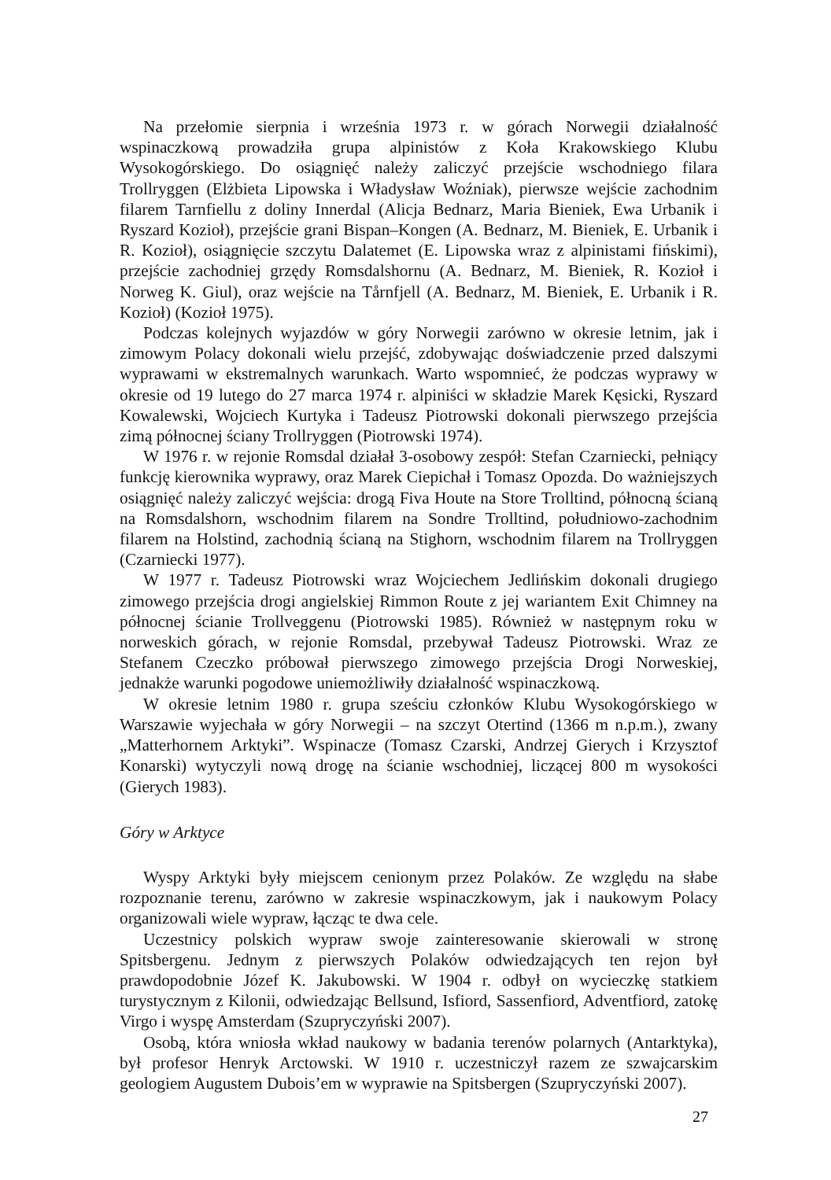Na przełomie sierpnia i września 1973 r. w górach Norwegii działalność wspinaczkową prowadziła grupa alpinistów z Koła Krakowskiego Klubu Wysokogórskiego. Do osiągnięć należy zaliczyć przejście wschodniego filara Trollryggen (Elżbieta Lipowska i Władysław Woźniak), pierwsze wejście zachodnim filarem Tarnfiellu z doliny Innerdal (Alicja Bednarz, Maria Bieniek, Ewa Urbanik i Ryszard Kozioł), przejście grani Bispan–Kongen (A. Bednarz, M. Bieniek, E. Urbanik i R. Kozioł), osiągnięcie szczytu Dalatemet (E. Lipowska wraz z alpinistami fińskimi), przejście zachodniej grzędy Romsdalshornu (A. Bednarz, M. Bieniek, R. Kozioł i Norweg K. Giul), oraz wejście na Tårnfjell (A. Bednarz, M. Bieniek, E. Urbanik i R. Kozioł) (Kozioł 1975).
Podczas kolejnych wyjazdów w góry Norwegii zarówno w okresie letnim, jak i zimowym Polacy dokonali wielu przejść, zdobywając doświadczenie przed dalszymi wyprawami w ekstremalnych warunkach. Warto wspomnieć, że podczas wyprawy w okresie od 19 lutego do 27 marca 1974 r. alpiniści w składzie Marek Kęsicki, Ryszard Kowalewski, Wojciech Kurtyka i Tadeusz Piotrowski dokonali pierwszego przejścia zimą północnej ściany Trollryggen (Piotrowski 1974).
W 1976 r. w rejonie Romsdal działał 3-osobowy zespół: Stefan Czarniecki, pełniący funkcję kierownika wyprawy, oraz Marek Ciepichał i Tomasz Opozda. Do ważniejszych osiągnięć należy zaliczyć wejścia: drogą Fiva Houte na Store Trolltind, północną ścianą na Romsdalshorn, wschodnim filarem na Sondre Trolltind, południowo-zachodnim filarem na Holstind, zachodnią ścianą na Stighorn, wschodnim filarem na Trollryggen (Czarniecki 1977).
W 1977 r. Tadeusz Piotrowski wraz Wojciechem Jedlińskim dokonali drugiego zimowego przejścia drogi angielskiej Rimmon Route z jej wariantem Exit Chimney na północnej ścianie Trollveggenu (Piotrowski 1985). Również w następnym roku w norweskich górach, w rejonie Romsdal, przebywał Tadeusz Piotrowski. Wraz ze Stefanem Czeczko próbował pierwszego zimowego przejścia Drogi Norweskiej, jednakże warunki pogodowe uniemożliwiły działalność wspinaczkową.
W okresie letnim 1980 r. grupa sześciu członków Klubu Wysokogórskiego w Warszawie wyjechała w góry Norwegii – na szczyt Otertind (1366 m n.p.m.), zwany „Matterhornem Arktyki”. Wspinacze (Tomasz Czarski, Andrzej Gierych i Krzysztof Konarski) wytyczyli nową drogę na ścianie wschodniej, liczącej 800 m wysokości (Gierych 1983).
Góry w Arktyce
Wyspy Arktyki były miejscem cenionym przez Polaków. Ze względu na słabe rozpoznanie terenu, zarówno w zakresie wspinaczkowym, jak i naukowym Polacy organizowali wiele wypraw, łącząc te dwa cele.
Uczestnicy polskich wypraw swoje zainteresowanie skierowali w stronę Spitsbergenu. Jednym z pierwszych Polaków odwiedzających ten rejon był prawdopodobnie Józef K. Jakubowski. W 1904 r. odbył on wycieczkę statkiem turystycznym z Kilonii, odwiedzając Bellsund, Isfiord, Sassenfiord, Adventfiord, zatokę Virgo i wyspę Amsterdam (Szupryczyński 2007).
Osobą, która wniosła wkład naukowy w badania terenów polarnych (Antarktyka), był profesor Henryk Arctowski. W 1910 r. uczestniczył razem ze szwajcarskim geologiem Augustem Dubois’em w wyprawie na Spitsbergen (Szupryczyński 2007).
27